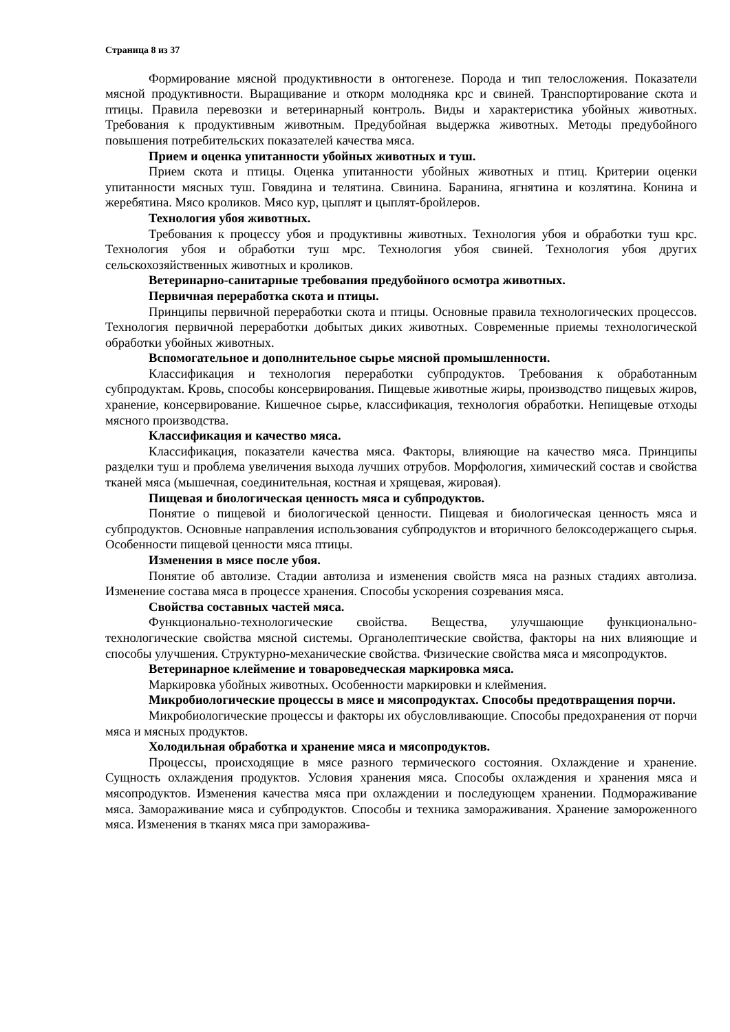Страница 8 из 37
Формирование мясной продуктивности в онтогенезе. Порода и тип телосложения. Показатели мясной продуктивности. Выращивание и откорм молодняка крс и свиней. Транспортирование скота и птицы. Правила перевозки и ветеринарный контроль. Виды и характеристика убойных животных. Требования к продуктивным животным. Предубойная выдержка животных. Методы предубойного повышения потребительских показателей качества мяса.
Прием и оценка упитанности убойных животных и туш.
Прием скота и птицы. Оценка упитанности убойных животных и птиц. Критерии оценки упитанности мясных туш. Говядина и телятина. Свинина. Баранина, ягнятина и козлятина. Конина и жеребятина. Мясо кроликов. Мясо кур, цыплят и цыплят-бройлеров.
Технология убоя животных.
Требования к процессу убоя и продуктивны животных. Технология убоя и обработки туш крс. Технология убоя и обработки туш мрс. Технология убоя свиней. Технология убоя других сельскохозяйственных животных и кроликов.
Ветеринарно-санитарные требования предубойного осмотра животных.
Первичная переработка скота и птицы.
Принципы первичной переработки скота и птицы. Основные правила технологических процессов. Технология первичной переработки добытых диких животных. Современные приемы технологической обработки убойных животных.
Вспомогательное и дополнительное сырье мясной промышленности.
Классификация и технология переработки субпродуктов. Требования к обработанным субпродуктам. Кровь, способы консервирования. Пищевые животные жиры, производство пищевых жиров, хранение, консервирование. Кишечное сырье, классификация, технология обработки. Непищевые отходы мясного производства.
Классификация и качество мяса.
Классификация, показатели качества мяса. Факторы, влияющие на качество мяса. Принципы разделки туш и проблема увеличения выхода лучших отрубов. Морфология, химический состав и свойства тканей мяса (мышечная, соединительная, костная и хрящевая, жировая).
Пищевая и биологическая ценность мяса и субпродуктов.
Понятие о пищевой и биологической ценности. Пищевая и биологическая ценность мяса и субпродуктов. Основные направления использования субпродуктов и вторичного белоксодержащего сырья. Особенности пищевой ценности мяса птицы.
Изменения в мясе после убоя.
Понятие об автолизе. Стадии автолиза и изменения свойств мяса на разных стадиях автолиза. Изменение состава мяса в процессе хранения. Способы ускорения созревания мяса.
Свойства составных частей мяса.
Функционально-технологические свойства. Вещества, улучшающие функционально-технологические свойства мясной системы. Органолептические свойства, факторы на них влияющие и способы улучшения. Структурно-механические свойства. Физические свойства мяса и мясопродуктов.
Ветеринарное клеймение и товароведческая маркировка мяса.
Маркировка убойных животных. Особенности маркировки и клеймения.
Микробиологические процессы в мясе и мясопродуктах. Способы предотвращения порчи.
Микробиологические процессы и факторы их обусловливающие. Способы предохранения от порчи мяса и мясных продуктов.
Холодильная обработка и хранение мяса и мясопродуктов.
Процессы, происходящие в мясе разного термического состояния. Охлаждение и хранение. Сущность охлаждения продуктов. Условия хранения мяса. Способы охлаждения и хранения мяса и мясопродуктов. Изменения качества мяса при охлаждении и последующем хранении. Подмораживание мяса. Замораживание мяса и субпродуктов. Способы и техника замораживания. Хранение замороженного мяса. Изменения в тканях мяса при заморажива-